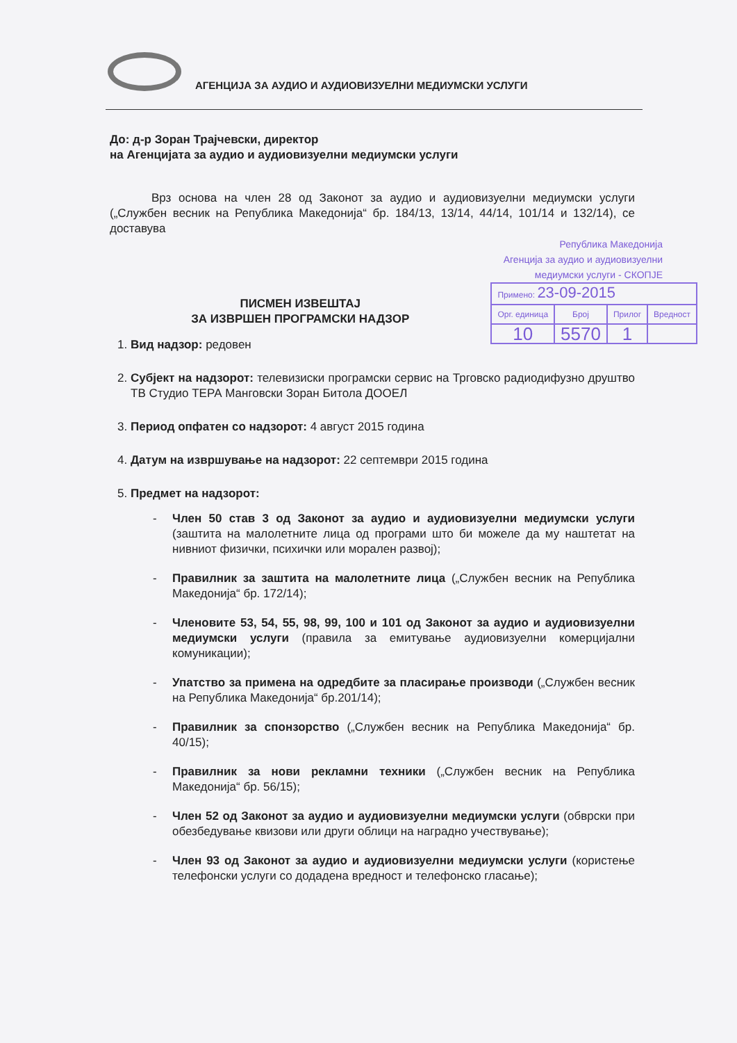АГЕНЦИЈА ЗА АУДИО И АУДИОВИЗУЕЛНИ МЕДИУМСКИ УСЛУГИ
До: д-р Зоран Трајчевски, директор
на Агенцијата за аудио и аудиовизуелни медиумски услуги
Врз основа на член 28 од Законот за аудио и аудиовизуелни медиумски услуги („Службен весник на Република Македонија“ бр. 184/13, 13/14, 44/14, 101/14 и 132/14), се доставува
Република Македонија
Агенција за аудио и аудиовизуелни
медиумски услуги - СКОПЈЕ
| Примено: 23-09-2015 | | | |
| Орг. единица | Број | Прилог | Вредност |
| 10 | 5570 | 1 | |
ПИСМЕН ИЗВЕШТАЈ
ЗА ИЗВРШЕН ПРОГРАМСКИ НАДЗОР
1. Вид надзор: редовен
2. Субјект на надзорот: телевизиски програмски сервис на Трговско радиодифузно друштво ТВ Студио ТЕРА Манговски Зоран Битола ДООЕЛ
3. Период опфатен со надзорот: 4 август 2015 година
4. Датум на извршување на надзорот: 22 септември 2015 година
5. Предмет на надзорот:
- Член 50 став 3 од Законот за аудио и аудиовизуелни медиумски услуги (заштита на малолетните лица од програми што би можеле да му наштетат на нивниот физички, психички или морален развој);
- Правилник за заштита на малолетните лица („Службен весник на Република Македонија“ бр. 172/14);
- Членовите 53, 54, 55, 98, 99, 100 и 101 од Законот за аудио и аудиовизуелни медиумски услуги (правила за емитување аудиовизуелни комерцијални комуникации);
- Упатство за примена на одредбите за пласирање производи („Службен весник на Република Македонија“ бр.201/14);
- Правилник за спонзорство („Службен весник на Република Македонија“ бр. 40/15);
- Правилник за нови рекламни техники („Службен весник на Република Македонија“ бр. 56/15);
- Член 52 од Законот за аудио и аудиовизуелни медиумски услуги (обврски при обезбедување квизови или други облици на наградно учествување);
- Член 93 од Законот за аудио и аудиовизуелни медиумски услуги (користење телефонски услуги со додадена вредност и телефонско гласање);